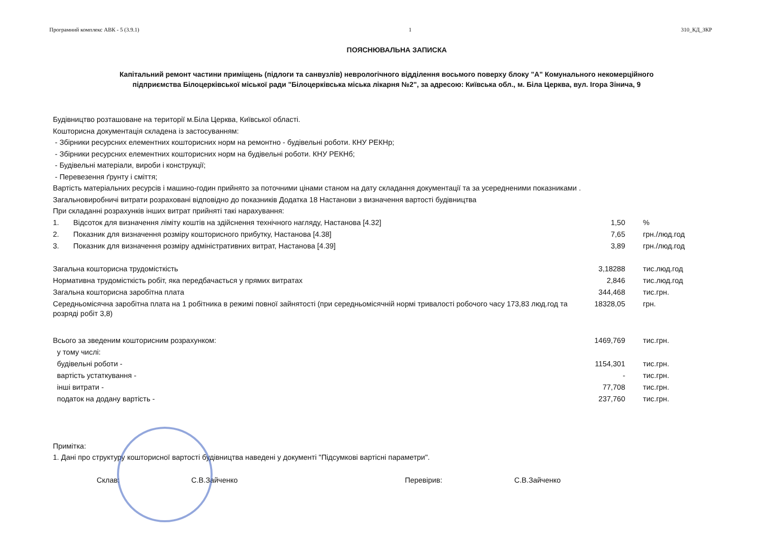Програмний комплекс АВК - 5 (3.9.1) 1 310_КД_ЗКР
ПОЯСНЮВАЛЬНА ЗАПИСКА
Капітальний ремонт частини приміщень (підлоги та санвузлів) неврологічного відділення восьмого поверху блоку "А" Комунального некомерційного підприємства Білоцерківської міської ради "Білоцерківська міська лікарня №2", за адресою: Київська обл., м. Біла Церква, вул. Ігора Зінича, 9
Будівництво розташоване на території м.Біла Церква, Київської області.
Кошторисна документація складена із застосуванням:
- Збірники ресурсних елементних кошторисних норм на ремонтно - будівельні роботи. КНУ РЕКНр;
- Збірники ресурсних елементних кошторисних норм на будівельні роботи. КНУ РЕКНб;
- Будівельні матеріали, вироби і конструкції;
- Перевезення ґрунту і сміття;
Вартість матеріальних ресурсів і машино-годин прийнято за поточними цінами станом на дату складання документації та за усередненими показниками .
Загальновиробничі витрати розраховані відповідно до показників Додатка 18 Настанови з визначення вартості будівництва
При складанні розрахунків інших витрат прийняті такі нарахування:
| 1. | Відсоток для визначення ліміту коштів на здійснення технічного нагляду, Настанова [4.32] | 1,50 | % |
| 2. | Показник для визначення розміру кошторисного прибутку, Настанова [4.38] | 7,65 | грн./люд.год |
| 3. | Показник для визначення розміру адміністративних витрат, Настанова [4.39] | 3,89 | грн./люд.год |
| Загальна кошторисна трудомісткість | 3,18288 | тис.люд.год |
| Нормативна трудомісткість робіт, яка передбачається у прямих витратах | 2,846 | тис.люд.год |
| Загальна кошторисна заробітна плата | 344,468 | тис.грн. |
| Середньомісячна заробітна плата на 1 робітника в режимі повної зайнятості (при середньомісячній нормі тривалості робочого часу 173,83 люд.год та розряді робіт 3,8) | 18328,05 | грн. |
| Всього за зведеним кошторисним розрахунком: | 1469,769 | тис.грн. |
| у тому числі: | | |
| будівельні роботи - | 1154,301 | тис.грн. |
| вартість устаткування - | - | тис.грн. |
| інші витрати - | 77,708 | тис.грн. |
| податок на додану вартість - | 237,760 | тис.грн. |
Примітка:
1. Дані про структуру кошторисної вартості будівництва наведені у документі "Підсумкові вартісні параметри".
Склав: С.В.Зайченко Перевірив: С.В.Зайченко